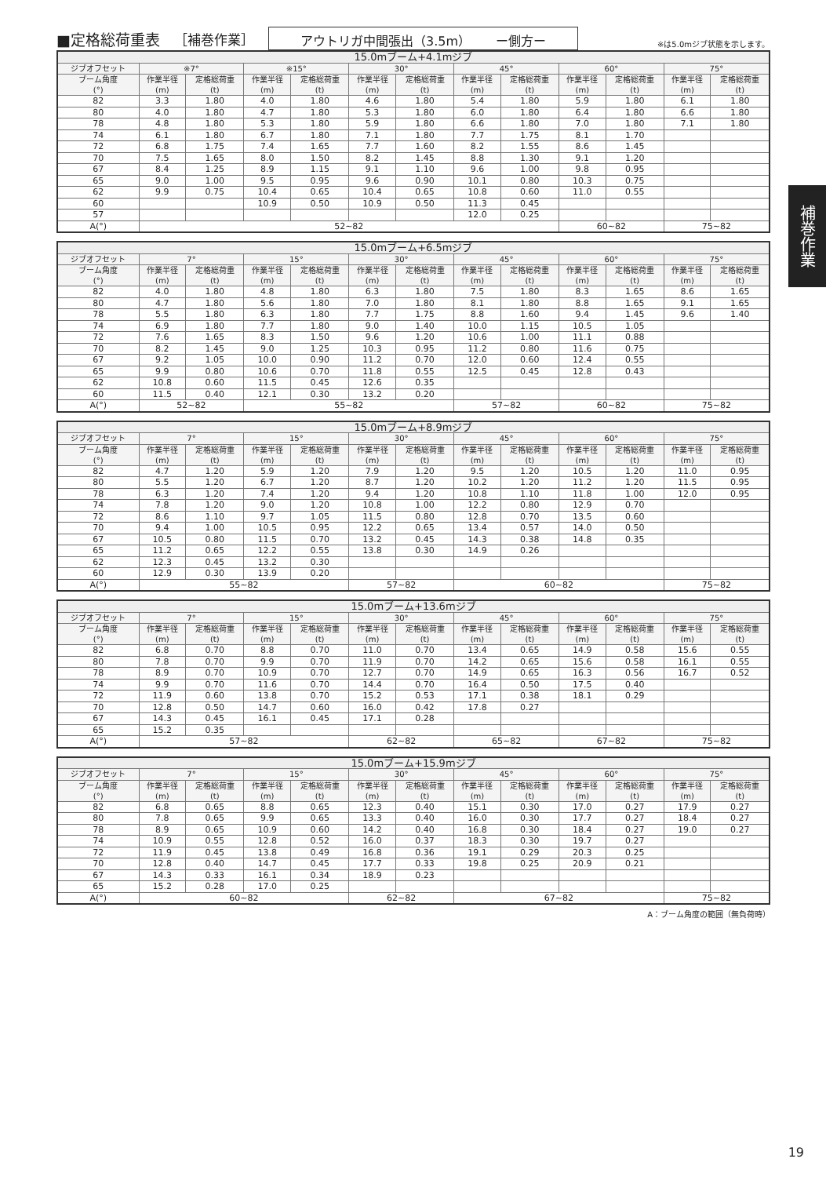■定格総荷重表 ［補巻作業］ アウトリガ中間張出（3.5m）　　ー側方ー ※は5.0mジブ状態を示します。
補巻作業
| 15.0mブーム+4.1mジブ | | | | | | | | | | | | |
| --- | --- | --- | --- | --- | --- | --- | --- | --- | --- | --- | --- | --- |
| ジブオフセット | ※7° | | ※15° | | 30° | | 45° | | 60° | | 75° | |
| ブーム角度 (°) | 作業半径 (m) | 定格総荷重 (t) | 作業半径 (m) | 定格総荷重 (t) | 作業半径 (m) | 定格総荷重 (t) | 作業半径 (m) | 定格総荷重 (t) | 作業半径 (m) | 定格総荷重 (t) | 作業半径 (m) | 定格総荷重 (t) |
| 82 | 3.3 | 1.80 | 4.0 | 1.80 | 4.6 | 1.80 | 5.4 | 1.80 | 5.9 | 1.80 | 6.1 | 1.80 |
| 80 | 4.0 | 1.80 | 4.7 | 1.80 | 5.3 | 1.80 | 6.0 | 1.80 | 6.4 | 1.80 | 6.6 | 1.80 |
| 78 | 4.8 | 1.80 | 5.3 | 1.80 | 5.9 | 1.80 | 6.6 | 1.80 | 7.0 | 1.80 | 7.1 | 1.80 |
| 74 | 6.1 | 1.80 | 6.7 | 1.80 | 7.1 | 1.80 | 7.7 | 1.75 | 8.1 | 1.70 | | |
| 72 | 6.8 | 1.75 | 7.4 | 1.65 | 7.7 | 1.60 | 8.2 | 1.55 | 8.6 | 1.45 | | |
| 70 | 7.5 | 1.65 | 8.0 | 1.50 | 8.2 | 1.45 | 8.8 | 1.30 | 9.1 | 1.20 | | |
| 67 | 8.4 | 1.25 | 8.9 | 1.15 | 9.1 | 1.10 | 9.6 | 1.00 | 9.8 | 0.95 | | |
| 65 | 9.0 | 1.00 | 9.5 | 0.95 | 9.6 | 0.90 | 10.1 | 0.80 | 10.3 | 0.75 | | |
| 62 | 9.9 | 0.75 | 10.4 | 0.65 | 10.4 | 0.65 | 10.8 | 0.60 | 11.0 | 0.55 | | |
| 60 | | | 10.9 | 0.50 | 10.9 | 0.50 | 11.3 | 0.45 | | | | |
| 57 | | | | | | | 12.0 | 0.25 | | | | |
| A(°) | 52~82 | | | | | | | | 60~82 | | 75~82 | |
| 15.0mブーム+6.5mジブ | | | | | | | | | | | | |
| --- | --- | --- | --- | --- | --- | --- | --- | --- | --- | --- | --- | --- |
| ジブオフセット | 7° | | 15° | | 30° | | 45° | | 60° | | 75° | |
| ブーム角度 (°) | 作業半径 (m) | 定格総荷重 (t) | 作業半径 (m) | 定格総荷重 (t) | 作業半径 (m) | 定格総荷重 (t) | 作業半径 (m) | 定格総荷重 (t) | 作業半径 (m) | 定格総荷重 (t) | 作業半径 (m) | 定格総荷重 (t) |
| 82 | 4.0 | 1.80 | 4.8 | 1.80 | 6.3 | 1.80 | 7.5 | 1.80 | 8.3 | 1.65 | 8.6 | 1.65 |
| 80 | 4.7 | 1.80 | 5.6 | 1.80 | 7.0 | 1.80 | 8.1 | 1.80 | 8.8 | 1.65 | 9.1 | 1.65 |
| 78 | 5.5 | 1.80 | 6.3 | 1.80 | 7.7 | 1.75 | 8.8 | 1.60 | 9.4 | 1.45 | 9.6 | 1.40 |
| 74 | 6.9 | 1.80 | 7.7 | 1.80 | 9.0 | 1.40 | 10.0 | 1.15 | 10.5 | 1.05 | | |
| 72 | 7.6 | 1.65 | 8.3 | 1.50 | 9.6 | 1.20 | 10.6 | 1.00 | 11.1 | 0.88 | | |
| 70 | 8.2 | 1.45 | 9.0 | 1.25 | 10.3 | 0.95 | 11.2 | 0.80 | 11.6 | 0.75 | | |
| 67 | 9.2 | 1.05 | 10.0 | 0.90 | 11.2 | 0.70 | 12.0 | 0.60 | 12.4 | 0.55 | | |
| 65 | 9.9 | 0.80 | 10.6 | 0.70 | 11.8 | 0.55 | 12.5 | 0.45 | 12.8 | 0.43 | | |
| 62 | 10.8 | 0.60 | 11.5 | 0.45 | 12.6 | 0.35 | | | | | | |
| 60 | 11.5 | 0.40 | 12.1 | 0.30 | 13.2 | 0.20 | | | | | | |
| A(°) | 52~82 | | 55~82 | | | | 57~82 | | 60~82 | | 75~82 | |
| 15.0mブーム+8.9mジブ | | | | | | | | | | | | |
| --- | --- | --- | --- | --- | --- | --- | --- | --- | --- | --- | --- | --- |
| ジブオフセット | 7° | | 15° | | 30° | | 45° | | 60° | | 75° | |
| ブーム角度 (°) | 作業半径 (m) | 定格総荷重 (t) | 作業半径 (m) | 定格総荷重 (t) | 作業半径 (m) | 定格総荷重 (t) | 作業半径 (m) | 定格総荷重 (t) | 作業半径 (m) | 定格総荷重 (t) | 作業半径 (m) | 定格総荷重 (t) |
| 82 | 4.7 | 1.20 | 5.9 | 1.20 | 7.9 | 1.20 | 9.5 | 1.20 | 10.5 | 1.20 | 11.0 | 0.95 |
| 80 | 5.5 | 1.20 | 6.7 | 1.20 | 8.7 | 1.20 | 10.2 | 1.20 | 11.2 | 1.20 | 11.5 | 0.95 |
| 78 | 6.3 | 1.20 | 7.4 | 1.20 | 9.4 | 1.20 | 10.8 | 1.10 | 11.8 | 1.00 | 12.0 | 0.95 |
| 74 | 7.8 | 1.20 | 9.0 | 1.20 | 10.8 | 1.00 | 12.2 | 0.80 | 12.9 | 0.70 | | |
| 72 | 8.6 | 1.10 | 9.7 | 1.05 | 11.5 | 0.80 | 12.8 | 0.70 | 13.5 | 0.60 | | |
| 70 | 9.4 | 1.00 | 10.5 | 0.95 | 12.2 | 0.65 | 13.4 | 0.57 | 14.0 | 0.50 | | |
| 67 | 10.5 | 0.80 | 11.5 | 0.70 | 13.2 | 0.45 | 14.3 | 0.38 | 14.8 | 0.35 | | |
| 65 | 11.2 | 0.65 | 12.2 | 0.55 | 13.8 | 0.30 | 14.9 | 0.26 | | | | |
| 62 | 12.3 | 0.45 | 13.2 | 0.30 | | | | | | | | |
| 60 | 12.9 | 0.30 | 13.9 | 0.20 | | | | | | | | |
| A(°) | 55~82 | | | | 57~82 | | 60~82 | | | | 75~82 | |
| 15.0mブーム+13.6mジブ | | | | | | | | | | | | |
| --- | --- | --- | --- | --- | --- | --- | --- | --- | --- | --- | --- | --- |
| ジブオフセット | 7° | | 15° | | 30° | | 45° | | 60° | | 75° | |
| ブーム角度 (°) | 作業半径 (m) | 定格総荷重 (t) | 作業半径 (m) | 定格総荷重 (t) | 作業半径 (m) | 定格総荷重 (t) | 作業半径 (m) | 定格総荷重 (t) | 作業半径 (m) | 定格総荷重 (t) | 作業半径 (m) | 定格総荷重 (t) |
| 82 | 6.8 | 0.70 | 8.8 | 0.70 | 11.0 | 0.70 | 13.4 | 0.65 | 14.9 | 0.58 | 15.6 | 0.55 |
| 80 | 7.8 | 0.70 | 9.9 | 0.70 | 11.9 | 0.70 | 14.2 | 0.65 | 15.6 | 0.58 | 16.1 | 0.55 |
| 78 | 8.9 | 0.70 | 10.9 | 0.70 | 12.7 | 0.70 | 14.9 | 0.65 | 16.3 | 0.56 | 16.7 | 0.52 |
| 74 | 9.9 | 0.70 | 11.6 | 0.70 | 14.4 | 0.70 | 16.4 | 0.50 | 17.5 | 0.40 | | |
| 72 | 11.9 | 0.60 | 13.8 | 0.70 | 15.2 | 0.53 | 17.1 | 0.38 | 18.1 | 0.29 | | |
| 70 | 12.8 | 0.50 | 14.7 | 0.60 | 16.0 | 0.42 | 17.8 | 0.27 | | | | |
| 67 | 14.3 | 0.45 | 16.1 | 0.45 | 17.1 | 0.28 | | | | | | |
| 65 | 15.2 | 0.35 | | | | | | | | | | |
| A(°) | 57~82 | | | | 62~82 | | 65~82 | | 67~82 | | 75~82 | |
| 15.0mブーム+15.9mジブ | | | | | | | | | | | | |
| --- | --- | --- | --- | --- | --- | --- | --- | --- | --- | --- | --- | --- |
| ジブオフセット | 7° | | 15° | | 30° | | 45° | | 60° | | 75° | |
| ブーム角度 (°) | 作業半径 (m) | 定格総荷重 (t) | 作業半径 (m) | 定格総荷重 (t) | 作業半径 (m) | 定格総荷重 (t) | 作業半径 (m) | 定格総荷重 (t) | 作業半径 (m) | 定格総荷重 (t) | 作業半径 (m) | 定格総荷重 (t) |
| 82 | 6.8 | 0.65 | 8.8 | 0.65 | 12.3 | 0.40 | 15.1 | 0.30 | 17.0 | 0.27 | 17.9 | 0.27 |
| 80 | 7.8 | 0.65 | 9.9 | 0.65 | 13.3 | 0.40 | 16.0 | 0.30 | 17.7 | 0.27 | 18.4 | 0.27 |
| 78 | 8.9 | 0.65 | 10.9 | 0.60 | 14.2 | 0.40 | 16.8 | 0.30 | 18.4 | 0.27 | 19.0 | 0.27 |
| 74 | 10.9 | 0.55 | 12.8 | 0.52 | 16.0 | 0.37 | 18.3 | 0.30 | 19.7 | 0.27 | | |
| 72 | 11.9 | 0.45 | 13.8 | 0.49 | 16.8 | 0.36 | 19.1 | 0.29 | 20.3 | 0.25 | | |
| 70 | 12.8 | 0.40 | 14.7 | 0.45 | 17.7 | 0.33 | 19.8 | 0.25 | 20.9 | 0.21 | | |
| 67 | 14.3 | 0.33 | 16.1 | 0.34 | 18.9 | 0.23 | | | | | | |
| 65 | 15.2 | 0.28 | 17.0 | 0.25 | | | | | | | | |
| A(°) | 60~82 | | | | 62~82 | | 67~82 | | | | 75~82 | |
A：ブーム角度の範囲（無負荷時）
19